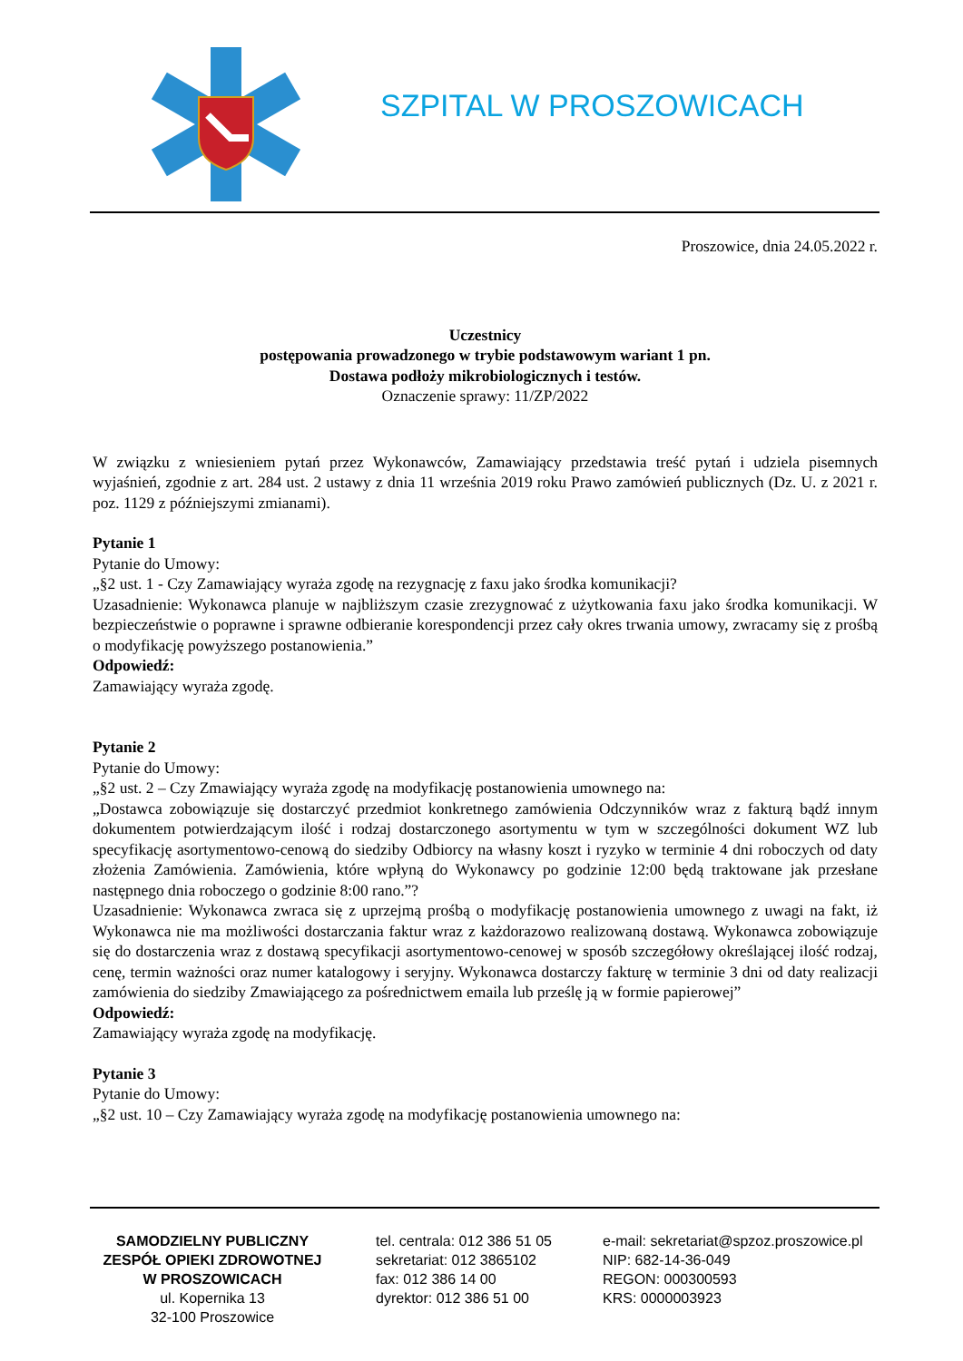SZPITAL W PROSZOWICACH
Proszowice, dnia 24.05.2022 r.
Uczestnicy
postępowania prowadzonego w trybie podstawowym wariant 1 pn.
Dostawa podłoży mikrobiologicznych i testów.
Oznaczenie sprawy: 11/ZP/2022
W związku z wniesieniem pytań przez Wykonawców, Zamawiający przedstawia treść pytań i udziela pisemnych wyjaśnień, zgodnie z art. 284 ust. 2 ustawy z dnia 11 września 2019 roku Prawo zamówień publicznych (Dz. U. z 2021 r. poz. 1129 z późniejszymi zmianami).
Pytanie 1
Pytanie do Umowy:
„§2 ust. 1 - Czy Zamawiający wyraża zgodę na rezygnację z faxu jako środka komunikacji?
Uzasadnienie: Wykonawca planuje w najbliższym czasie zrezygnować z użytkowania faxu jako środka komunikacji. W bezpieczeństwie o poprawne i sprawne odbieranie korespondencji przez cały okres trwania umowy, zwracamy się z prośbą o modyfikację powyższego postanowienia.”
Odpowiedź:
Zamawiający wyraża zgodę.
Pytanie 2
Pytanie do Umowy:
„§2 ust. 2 – Czy Zmawiający wyraża zgodę na modyfikację postanowienia umownego na:
„Dostawca zobowiązuje się dostarczyć przedmiot konkretnego zamówienia Odczynników wraz z fakturą bądź innym dokumentem potwierdzającym ilość i rodzaj dostarczonego asortymentu w tym w szczególności dokument WZ lub specyfikację asortymentowo-cenową do siedziby Odbiorcy na własny koszt i ryzyko w terminie 4 dni roboczych od daty złożenia Zamówienia. Zamówienia, które wpłyną do Wykonawcy po godzinie 12:00 będą traktowane jak przesłane następnego dnia roboczego o godzinie 8:00 rano.”?
Uzasadnienie: Wykonawca zwraca się z uprzejmą prośbą o modyfikację postanowienia umownego z uwagi na fakt, iż Wykonawca nie ma możliwości dostarczania faktur wraz z każdorazowo realizowaną dostawą. Wykonawca zobowiązuje się do dostarczenia wraz z dostawą specyfikacji asortymentowo-cenowej w sposób szczegółowy określającej ilość rodzaj, cenę, termin ważności oraz numer katalogowy i seryjny. Wykonawca dostarczy fakturę w terminie 3 dni od daty realizacji zamówienia do siedziby Zmawiającego za pośrednictwem emaila lub prześlę ją w formie papierowej”
Odpowiedź:
Zamawiający wyraża zgodę na modyfikację.
Pytanie 3
Pytanie do Umowy:
„§2 ust. 10 – Czy Zamawiający wyraża zgodę na modyfikację postanowienia umownego na:
SAMODZIELNY PUBLICZNY
ZESPÓŁ OPIEKI ZDROWOTNEJ
W PROSZOWICACH
ul. Kopernika 13
32-100 Proszowice
tel. centrala: 012 386 51 05
sekretariat: 012 3865102
fax: 012 386 14 00
dyrektor: 012 386 51 00
e-mail: sekretariat@spzoz.proszowice.pl
NIP: 682-14-36-049
REGON: 000300593
KRS: 0000003923